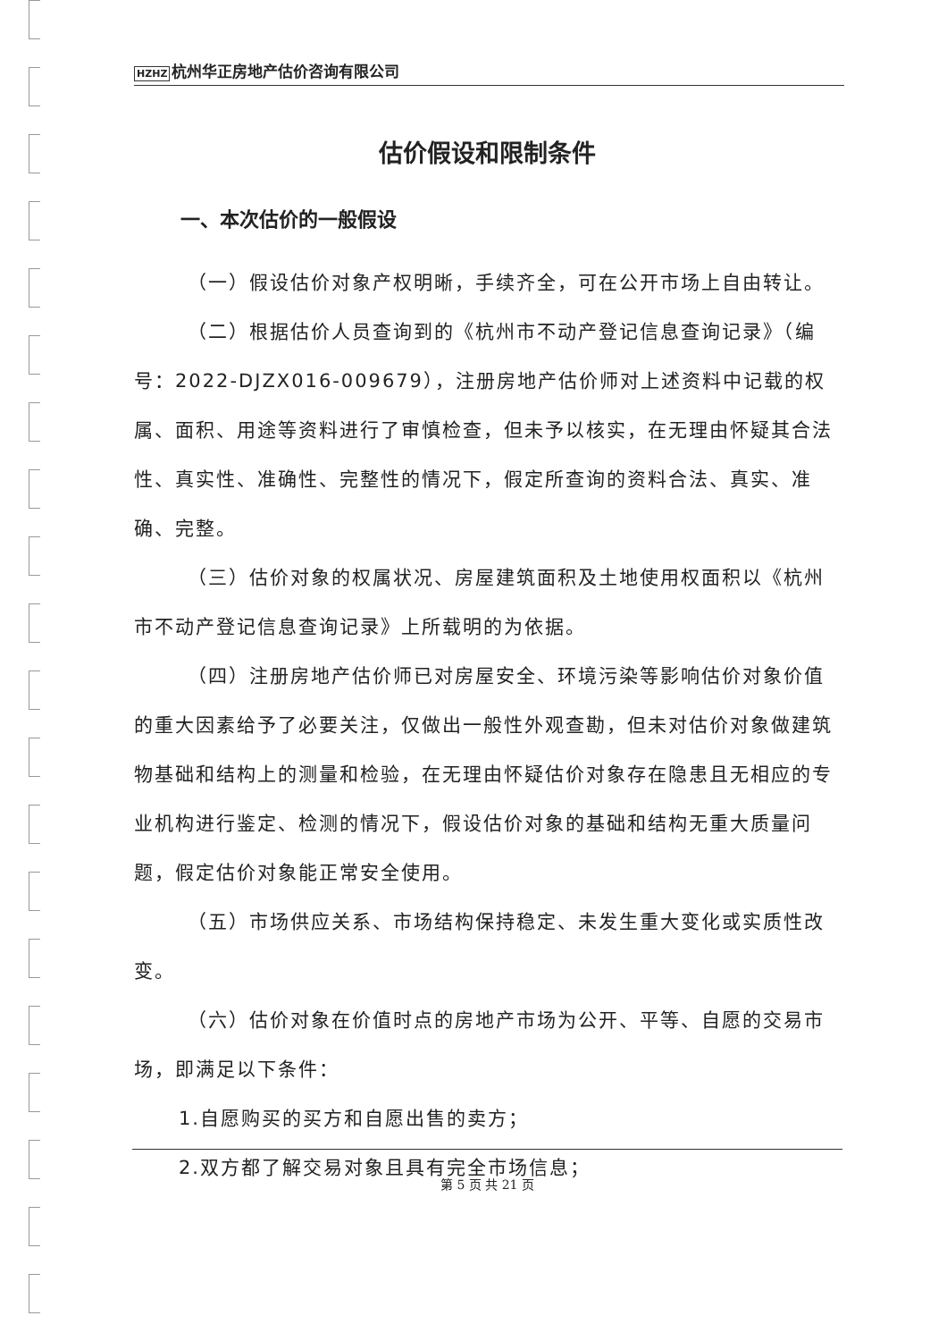HZHZ 杭州华正房地产估价咨询有限公司
估价假设和限制条件
一、本次估价的一般假设
（一）假设估价对象产权明晰，手续齐全，可在公开市场上自由转让。
（二）根据估价人员查询到的《杭州市不动产登记信息查询记录》（编号：2022-DJZX016-009679），注册房地产估价师对上述资料中记载的权属、面积、用途等资料进行了审慎检查，但未予以核实，在无理由怀疑其合法性、真实性、准确性、完整性的情况下，假定所查询的资料合法、真实、准确、完整。
（三）估价对象的权属状况、房屋建筑面积及土地使用权面积以《杭州市不动产登记信息查询记录》上所载明的为依据。
（四）注册房地产估价师已对房屋安全、环境污染等影响估价对象价值的重大因素给予了必要关注，仅做出一般性外观查勘，但未对估价对象做建筑物基础和结构上的测量和检验，在无理由怀疑估价对象存在隐患且无相应的专业机构进行鉴定、检测的情况下，假设估价对象的基础和结构无重大质量问题，假定估价对象能正常安全使用。
（五）市场供应关系、市场结构保持稳定、未发生重大变化或实质性改变。
（六）估价对象在价值时点的房地产市场为公开、平等、自愿的交易市场，即满足以下条件：
1.自愿购买的买方和自愿出售的卖方；
2.双方都了解交易对象且具有完全市场信息；
第 5 页 共 21 页